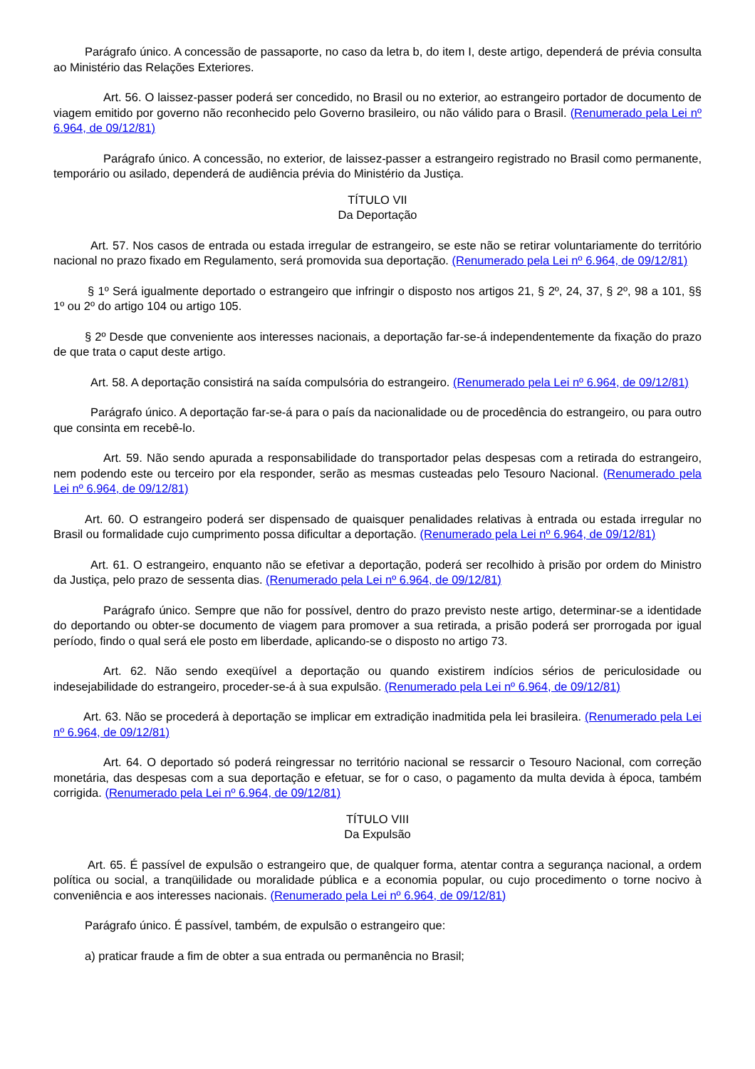Parágrafo único. A concessão de passaporte, no caso da letra b, do item I, deste artigo, dependerá de prévia consulta ao Ministério das Relações Exteriores.
Art. 56. O laissez-passer poderá ser concedido, no Brasil ou no exterior, ao estrangeiro portador de documento de viagem emitido por governo não reconhecido pelo Governo brasileiro, ou não válido para o Brasil. (Renumerado pela Lei nº 6.964, de 09/12/81)
Parágrafo único. A concessão, no exterior, de laissez-passer a estrangeiro registrado no Brasil como permanente, temporário ou asilado, dependerá de audiência prévia do Ministério da Justiça.
TÍTULO VII
Da Deportação
Art. 57. Nos casos de entrada ou estada irregular de estrangeiro, se este não se retirar voluntariamente do território nacional no prazo fixado em Regulamento, será promovida sua deportação. (Renumerado pela Lei nº 6.964, de 09/12/81)
§ 1º Será igualmente deportado o estrangeiro que infringir o disposto nos artigos 21, § 2º, 24, 37, § 2º, 98 a 101, §§ 1º ou 2º do artigo 104 ou artigo 105.
§ 2º Desde que conveniente aos interesses nacionais, a deportação far-se-á independentemente da fixação do prazo de que trata o caput deste artigo.
Art. 58. A deportação consistirá na saída compulsória do estrangeiro. (Renumerado pela Lei nº 6.964, de 09/12/81)
Parágrafo único. A deportação far-se-á para o país da nacionalidade ou de procedência do estrangeiro, ou para outro que consinta em recebê-lo.
Art. 59. Não sendo apurada a responsabilidade do transportador pelas despesas com a retirada do estrangeiro, nem podendo este ou terceiro por ela responder, serão as mesmas custeadas pelo Tesouro Nacional. (Renumerado pela Lei nº 6.964, de 09/12/81)
Art. 60. O estrangeiro poderá ser dispensado de quaisquer penalidades relativas à entrada ou estada irregular no Brasil ou formalidade cujo cumprimento possa dificultar a deportação. (Renumerado pela Lei nº 6.964, de 09/12/81)
Art. 61. O estrangeiro, enquanto não se efetivar a deportação, poderá ser recolhido à prisão por ordem do Ministro da Justiça, pelo prazo de sessenta dias. (Renumerado pela Lei nº 6.964, de 09/12/81)
Parágrafo único. Sempre que não for possível, dentro do prazo previsto neste artigo, determinar-se a identidade do deportando ou obter-se documento de viagem para promover a sua retirada, a prisão poderá ser prorrogada por igual período, findo o qual será ele posto em liberdade, aplicando-se o disposto no artigo 73.
Art. 62. Não sendo exeqüível a deportação ou quando existirem indícios sérios de periculosidade ou indesejabilidade do estrangeiro, proceder-se-á à sua expulsão. (Renumerado pela Lei nº 6.964, de 09/12/81)
Art. 63. Não se procederá à deportação se implicar em extradição inadmitida pela lei brasileira. (Renumerado pela Lei nº 6.964, de 09/12/81)
Art. 64. O deportado só poderá reingressar no território nacional se ressarcir o Tesouro Nacional, com correção monetária, das despesas com a sua deportação e efetuar, se for o caso, o pagamento da multa devida à época, também corrigida. (Renumerado pela Lei nº 6.964, de 09/12/81)
TÍTULO VIII
Da Expulsão
Art. 65. É passível de expulsão o estrangeiro que, de qualquer forma, atentar contra a segurança nacional, a ordem política ou social, a tranqüilidade ou moralidade pública e a economia popular, ou cujo procedimento o torne nocivo à conveniência e aos interesses nacionais. (Renumerado pela Lei nº 6.964, de 09/12/81)
Parágrafo único. É passível, também, de expulsão o estrangeiro que:
a) praticar fraude a fim de obter a sua entrada ou permanência no Brasil;